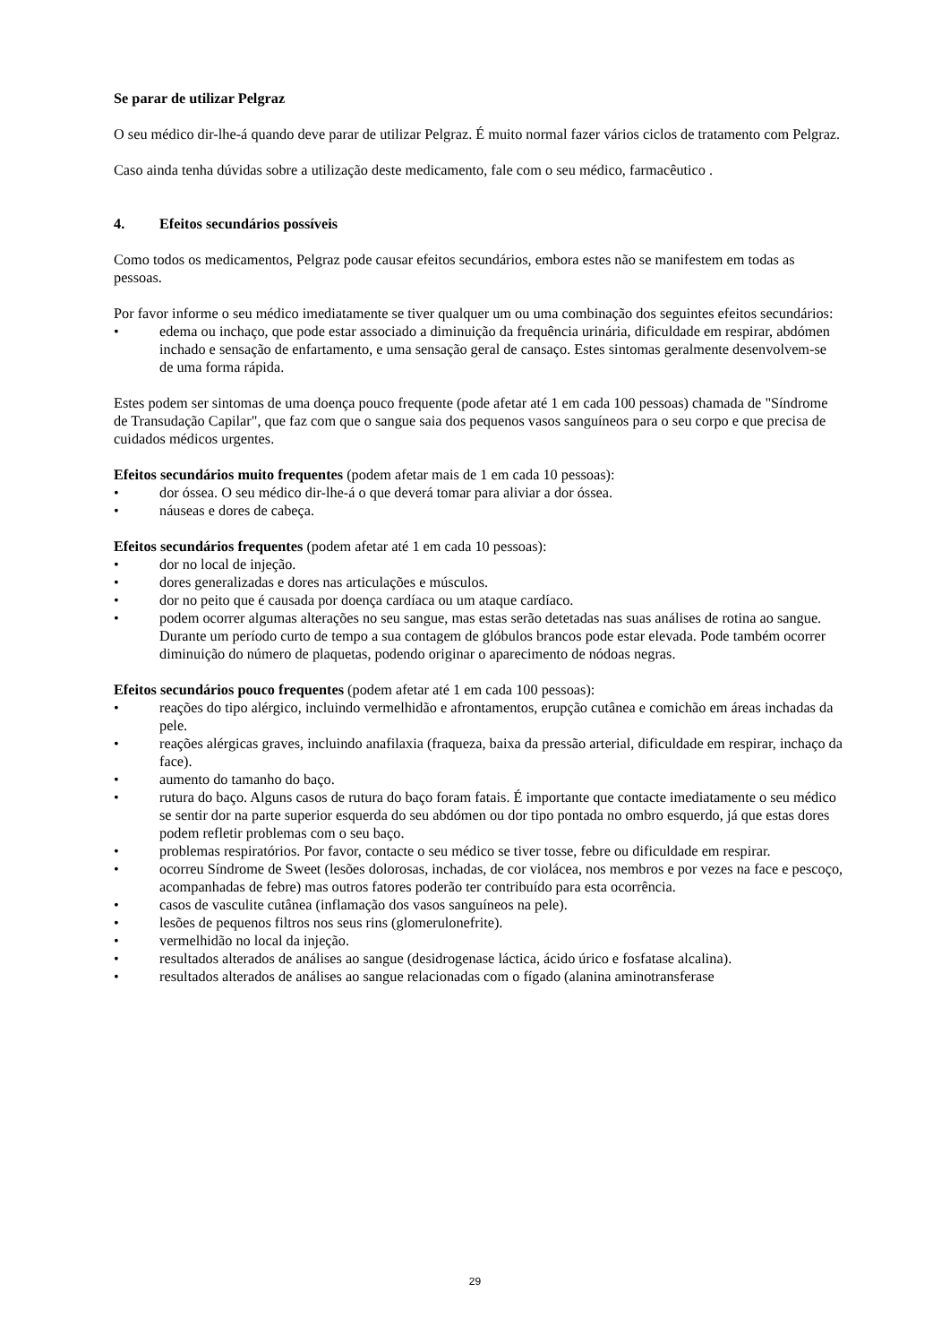Se parar de utilizar Pelgraz
O seu médico dir-lhe-á quando deve parar de utilizar Pelgraz. É muito normal fazer vários ciclos de tratamento com Pelgraz.
Caso ainda tenha dúvidas sobre a utilização deste medicamento, fale com o seu médico, farmacêutico .
4. Efeitos secundários possíveis
Como todos os medicamentos, Pelgraz pode causar efeitos secundários, embora estes não se manifestem em todas as pessoas.
Por favor informe o seu médico imediatamente se tiver qualquer um ou uma combinação dos seguintes efeitos secundários:
• edema ou inchaço, que pode estar associado a diminuição da frequência urinária, dificuldade em respirar, abdómen inchado e sensação de enfartamento, e uma sensação geral de cansaço. Estes sintomas geralmente desenvolvem-se de uma forma rápida.
Estes podem ser sintomas de uma doença pouco frequente (pode afetar até 1 em cada 100 pessoas) chamada de "Síndrome de Transudação Capilar", que faz com que o sangue saia dos pequenos vasos sanguíneos para o seu corpo e que precisa de cuidados médicos urgentes.
Efeitos secundários muito frequentes (podem afetar mais de 1 em cada 10 pessoas):
• dor óssea. O seu médico dir-lhe-á o que deverá tomar para aliviar a dor óssea.
• náuseas e dores de cabeça.
Efeitos secundários frequentes (podem afetar até 1 em cada 10 pessoas):
• dor no local de injeção.
• dores generalizadas e dores nas articulações e músculos.
• dor no peito que é causada por doença cardíaca ou um ataque cardíaco.
• podem ocorrer algumas alterações no seu sangue, mas estas serão detetadas nas suas análises de rotina ao sangue. Durante um período curto de tempo a sua contagem de glóbulos brancos pode estar elevada. Pode também ocorrer diminuição do número de plaquetas, podendo originar o aparecimento de nódoas negras.
Efeitos secundários pouco frequentes (podem afetar até 1 em cada 100 pessoas):
• reações do tipo alérgico, incluindo vermelhidão e afrontamentos, erupção cutânea e comichão em áreas inchadas da pele.
• reações alérgicas graves, incluindo anafilaxia (fraqueza, baixa da pressão arterial, dificuldade em respirar, inchaço da face).
• aumento do tamanho do baço.
• rutura do baço. Alguns casos de rutura do baço foram fatais. É importante que contacte imediatamente o seu médico se sentir dor na parte superior esquerda do seu abdómen ou dor tipo pontada no ombro esquerdo, já que estas dores podem refletir problemas com o seu baço.
• problemas respiratórios. Por favor, contacte o seu médico se tiver tosse, febre ou dificuldade em respirar.
• ocorreu Síndrome de Sweet (lesões dolorosas, inchadas, de cor violácea, nos membros e por vezes na face e pescoço, acompanhadas de febre) mas outros fatores poderão ter contribuído para esta ocorrência.
• casos de vasculite cutânea (inflamação dos vasos sanguíneos na pele).
• lesões de pequenos filtros nos seus rins (glomerulonefrite).
• vermelhidão no local da injeção.
• resultados alterados de análises ao sangue (desidrogenase láctica, ácido úrico e fosfatase alcalina).
• resultados alterados de análises ao sangue relacionadas com o fígado (alanina aminotransferase
29